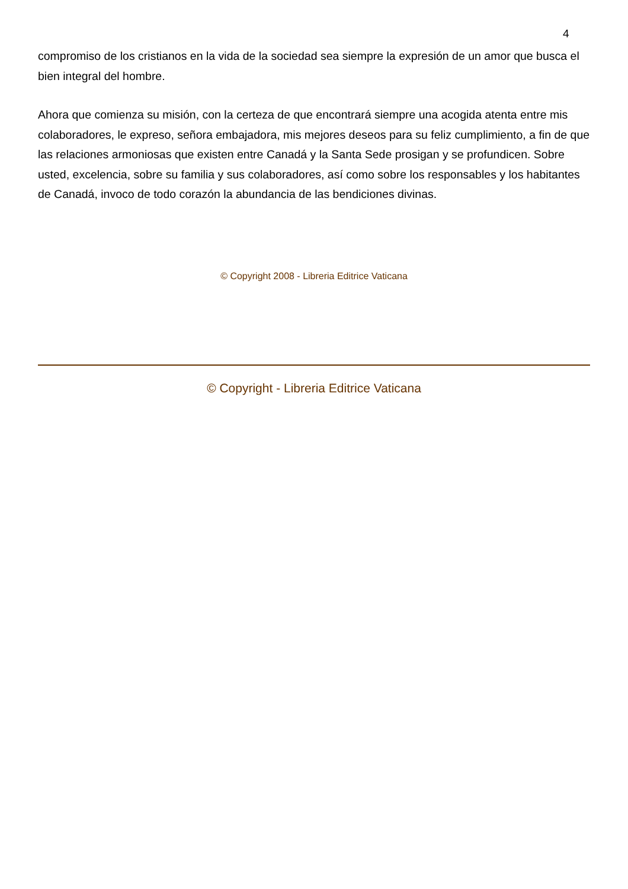4
compromiso de los cristianos en la vida de la sociedad sea siempre la expresión de un amor que busca el bien integral del hombre.
Ahora que comienza su misión, con la certeza de que encontrará siempre una acogida atenta entre mis colaboradores, le expreso, señora embajadora, mis mejores deseos para su feliz cumplimiento, a fin de que las relaciones armoniosas que existen entre Canadá y la Santa Sede prosigan y se profundicen. Sobre usted, excelencia, sobre su familia y sus colaboradores, así como sobre los responsables y los habitantes de Canadá, invoco de todo corazón la abundancia de las bendiciones divinas.
© Copyright 2008 - Libreria Editrice Vaticana
© Copyright - Libreria Editrice Vaticana